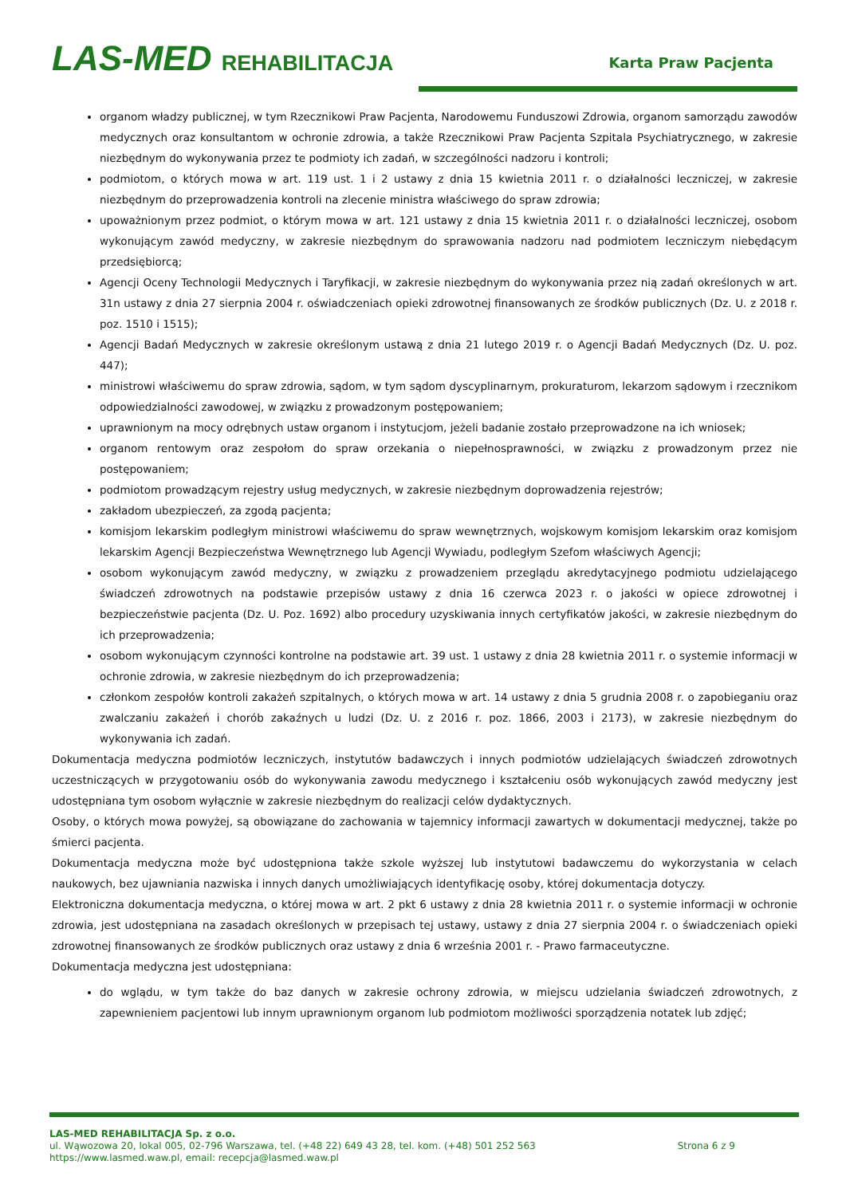LAS-MED REHABILITACJA Karta Praw Pacjenta
organom władzy publicznej, w tym Rzecznikowi Praw Pacjenta, Narodowemu Funduszowi Zdrowia, organom samorządu zawodów medycznych oraz konsultantom w ochronie zdrowia, a także Rzecznikowi Praw Pacjenta Szpitala Psychiatrycznego, w zakresie niezbędnym do wykonywania przez te podmioty ich zadań, w szczególności nadzoru i kontroli;
podmiotom, o których mowa w art. 119 ust. 1 i 2 ustawy z dnia 15 kwietnia 2011 r. o działalności leczniczej, w zakresie niezbędnym do przeprowadzenia kontroli na zlecenie ministra właściwego do spraw zdrowia;
upoważnionym przez podmiot, o którym mowa w art. 121 ustawy z dnia 15 kwietnia 2011 r. o działalności leczniczej, osobom wykonującym zawód medyczny, w zakresie niezbędnym do sprawowania nadzoru nad podmiotem leczniczym niebędącym przedsiębiorcą;
Agencji Oceny Technologii Medycznych i Taryfikacji, w zakresie niezbędnym do wykonywania przez nią zadań określonych w art. 31n ustawy z dnia 27 sierpnia 2004 r. oświadczeniach opieki zdrowotnej finansowanych ze środków publicznych (Dz. U. z 2018 r. poz. 1510 i 1515);
Agencji Badań Medycznych w zakresie określonym ustawą z dnia 21 lutego 2019 r. o Agencji Badań Medycznych (Dz. U. poz. 447);
ministrowi właściwemu do spraw zdrowia, sądom, w tym sądom dyscyplinarnym, prokuraturom, lekarzom sądowym i rzecznikom odpowiedzialności zawodowej, w związku z prowadzonym postępowaniem;
uprawnionym na mocy odrębnych ustaw organom i instytucjom, jeżeli badanie zostało przeprowadzone na ich wniosek;
organom rentowym oraz zespołom do spraw orzekania o niepełnosprawności, w związku z prowadzonym przez nie postępowaniem;
podmiotom prowadzącym rejestry usług medycznych, w zakresie niezbędnym doprowadzenia rejestrów;
zakładom ubezpieczeń, za zgodą pacjenta;
komisjom lekarskim podległym ministrowi właściwemu do spraw wewnętrznych, wojskowym komisjom lekarskim oraz komisjom lekarskim Agencji Bezpieczeństwa Wewnętrznego lub Agencji Wywiadu, podległym Szefom właściwych Agencji;
osobom wykonującym zawód medyczny, w związku z prowadzeniem przeglądu akredytacyjnego podmiotu udzielającego świadczeń zdrowotnych na podstawie przepisów ustawy z dnia 16 czerwca 2023 r. o jakości w opiece zdrowotnej i bezpieczeństwie pacjenta (Dz. U. Poz. 1692) albo procedury uzyskiwania innych certyfikatów jakości, w zakresie niezbędnym do ich przeprowadzenia;
osobom wykonującym czynności kontrolne na podstawie art. 39 ust. 1 ustawy z dnia 28 kwietnia 2011 r. o systemie informacji w ochronie zdrowia, w zakresie niezbędnym do ich przeprowadzenia;
członkom zespołów kontroli zakażeń szpitalnych, o których mowa w art. 14 ustawy z dnia 5 grudnia 2008 r. o zapobieganiu oraz zwalczaniu zakażeń i chorób zakaźnych u ludzi (Dz. U. z 2016 r. poz. 1866, 2003 i 2173), w zakresie niezbędnym do wykonywania ich zadań.
Dokumentacja medyczna podmiotów leczniczych, instytutów badawczych i innych podmiotów udzielających świadczeń zdrowotnych uczestniczących w przygotowaniu osób do wykonywania zawodu medycznego i kształceniu osób wykonujących zawód medyczny jest udostępniana tym osobom wyłącznie w zakresie niezbędnym do realizacji celów dydaktycznych.
Osoby, o których mowa powyżej, są obowiązane do zachowania w tajemnicy informacji zawartych w dokumentacji medycznej, także po śmierci pacjenta.
Dokumentacja medyczna może być udostępniona także szkole wyższej lub instytutowi badawczemu do wykorzystania w celach naukowych, bez ujawniania nazwiska i innych danych umożliwiających identyfikację osoby, której dokumentacja dotyczy.
Elektroniczna dokumentacja medyczna, o której mowa w art. 2 pkt 6 ustawy z dnia 28 kwietnia 2011 r. o systemie informacji w ochronie zdrowia, jest udostępniana na zasadach określonych w przepisach tej ustawy, ustawy z dnia 27 sierpnia 2004 r. o świadczeniach opieki zdrowotnej finansowanych ze środków publicznych oraz ustawy z dnia 6 września 2001 r. - Prawo farmaceutyczne.
Dokumentacja medyczna jest udostępniana:
do wglądu, w tym także do baz danych w zakresie ochrony zdrowia, w miejscu udzielania świadczeń zdrowotnych, z zapewnieniem pacjentowi lub innym uprawnionym organom lub podmiotom możliwości sporządzenia notatek lub zdjęć;
LAS-MED REHABILITACJA Sp. z o.o.
ul. Wąwozowa 20, lokal 005, 02-796 Warszawa, tel. (+48 22) 649 43 28, tel. kom. (+48) 501 252 563 Strona 6 z 9
https://www.lasmed.waw.pl, email: recepcja@lasmed.waw.pl